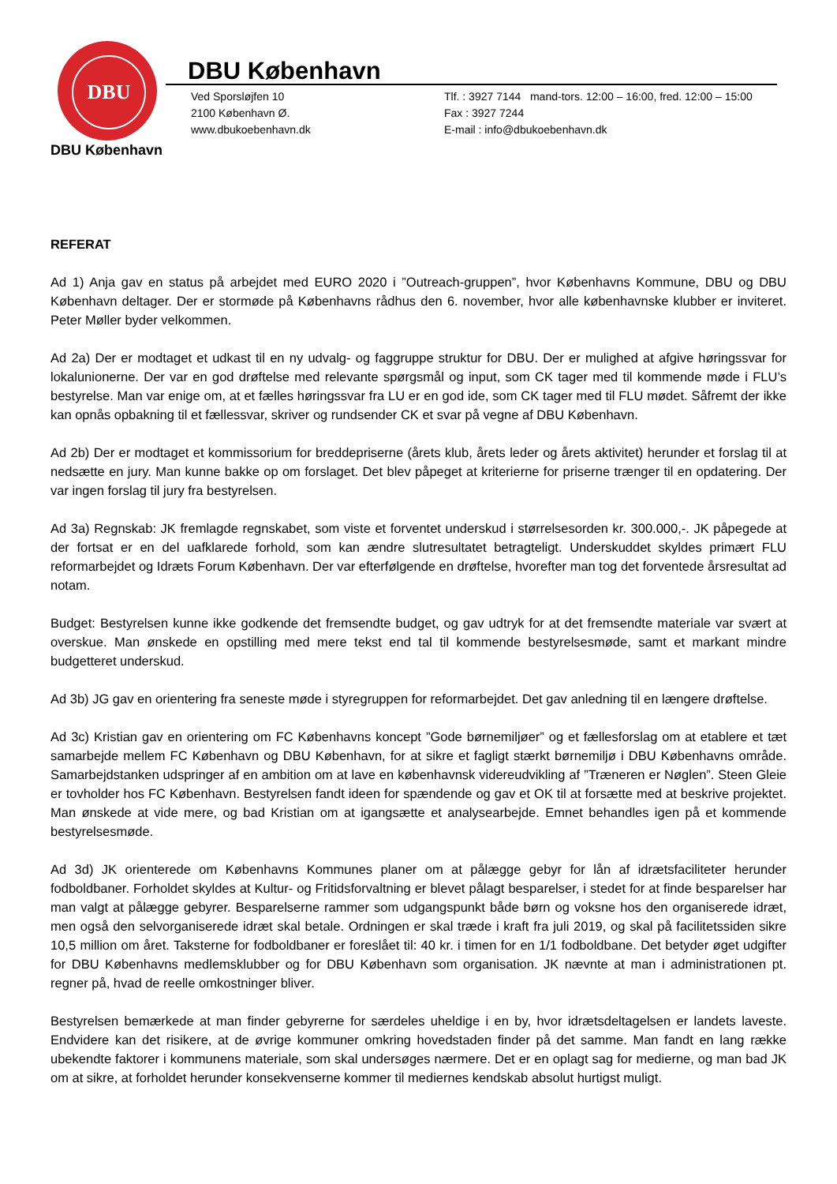DBU
DBU København
Ved Sporsløjfen 10
2100 København Ø.
www.dbukoebenhavn.dk
Tlf. : 3927 7144 mand-tors. 12:00 – 16:00, fred. 12:00 – 15:00
Fax : 3927 7244
E-mail : info@dbukoebenhavn.dk
DBU København
REFERAT
Ad 1) Anja gav en status på arbejdet med EURO 2020 i ”Outreach-gruppen”, hvor Københavns Kommune, DBU og DBU København deltager. Der er stormøde på Københavns rådhus den 6. november, hvor alle københavnske klubber er inviteret. Peter Møller byder velkommen.
Ad 2a) Der er modtaget et udkast til en ny udvalg- og faggruppe struktur for DBU. Der er mulighed at afgive høringssvar for lokalunionerne. Der var en god drøftelse med relevante spørgsmål og input, som CK tager med til kommende møde i FLU’s bestyrelse. Man var enige om, at et fælles høringssvar fra LU er en god ide, som CK tager med til FLU mødet. Såfremt der ikke kan opnås opbakning til et fællessvar, skriver og rundsender CK et svar på vegne af DBU København.
Ad 2b) Der er modtaget et kommissorium for breddepriserne (årets klub, årets leder og årets aktivitet) herunder et forslag til at nedsætte en jury. Man kunne bakke op om forslaget. Det blev påpeget at kriterierne for priserne trænger til en opdatering. Der var ingen forslag til jury fra bestyrelsen.
Ad 3a) Regnskab: JK fremlagde regnskabet, som viste et forventet underskud i størrelsesorden kr. 300.000,-. JK påpegede at der fortsat er en del uafklarede forhold, som kan ændre slutresultatet betragteligt. Underskuddet skyldes primært FLU reformarbejdet og Idræts Forum København. Der var efterfølgende en drøftelse, hvorefter man tog det forventede årsresultat ad notam.
Budget: Bestyrelsen kunne ikke godkende det fremsendte budget, og gav udtryk for at det fremsendte materiale var svært at overskue. Man ønskede en opstilling med mere tekst end tal til kommende bestyrelsesmøde, samt et markant mindre budgetteret underskud.
Ad 3b) JG gav en orientering fra seneste møde i styregruppen for reformarbejdet. Det gav anledning til en længere drøftelse.
Ad 3c) Kristian gav en orientering om FC Københavns koncept ”Gode børnemiljøer” og et fællesforslag om at etablere et tæt samarbejde mellem FC København og DBU København, for at sikre et fagligt stærkt børnemiljø i DBU Københavns område. Samarbejdstanken udspringer af en ambition om at lave en københavnsk videreudvikling af ”Træneren er Nøglen”. Steen Gleie er tovholder hos FC København. Bestyrelsen fandt ideen for spændende og gav et OK til at forsætte med at beskrive projektet. Man ønskede at vide mere, og bad Kristian om at igangsætte et analysearbejde. Emnet behandles igen på et kommende bestyrelsesmøde.
Ad 3d) JK orienterede om Københavns Kommunes planer om at pålægge gebyr for lån af idrætsfaciliteter herunder fodboldbaner. Forholdet skyldes at Kultur- og Fritidsforvaltning er blevet pålagt besparelser, i stedet for at finde besparelser har man valgt at pålægge gebyrer. Besparelserne rammer som udgangspunkt både børn og voksne hos den organiserede idræt, men også den selvorganiserede idræt skal betale. Ordningen er skal træde i kraft fra juli 2019, og skal på facilitetssiden sikre 10,5 million om året. Taksterne for fodboldbaner er foreslået til: 40 kr. i timen for en 1/1 fodboldbane. Det betyder øget udgifter for DBU Københavns medlemsklubber og for DBU København som organisation. JK nævnte at man i administrationen pt. regner på, hvad de reelle omkostninger bliver.
Bestyrelsen bemærkede at man finder gebyrerne for særdeles uheldige i en by, hvor idrætsdeltagelsen er landets laveste. Endvidere kan det risikere, at de øvrige kommuner omkring hovedstaden finder på det samme. Man fandt en lang række ubekendte faktorer i kommunens materiale, som skal undersøges nærmere. Det er en oplagt sag for medierne, og man bad JK om at sikre, at forholdet herunder konsekvenserne kommer til mediernes kendskab absolut hurtigst muligt.